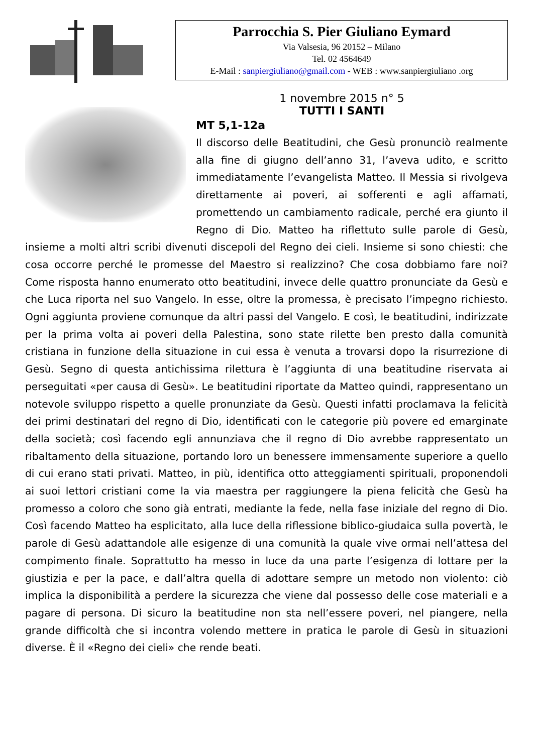Parrocchia S. Pier Giuliano Eymard
Via Valsesia, 96 20152 – Milano
Tel. 02 4564649
E-Mail : sanpiergiuliano@gmail.com - WEB : www.sanpiergiuliano .org
1 novembre 2015 n° 5
TUTTI I SANTI
MT 5,1-12a
Il discorso delle Beatitudini, che Gesù pronunciò realmente alla fine di giugno dell’anno 31, l’aveva udito, e scritto immediatamente l’evangelista Matteo. Il Messia si rivolgeva direttamente ai poveri, ai sofferenti e agli affamati, promettendo un cambiamento radicale, perché era giunto il Regno di Dio. Matteo ha riflettuto sulle parole di Gesù, insieme a molti altri scribi divenuti discepoli del Regno dei cieli. Insieme si sono chiesti: che cosa occorre perché le promesse del Maestro si realizzino? Che cosa dobbiamo fare noi? Come risposta hanno enumerato otto beatitudini, invece delle quattro pronunciate da Gesù e che Luca riporta nel suo Vangelo. In esse, oltre la promessa, è precisato l’impegno richiesto. Ogni aggiunta proviene comunque da altri passi del Vangelo. E così, le beatitudini, indirizzate per la prima volta ai poveri della Palestina, sono state rilette ben presto dalla comunità cristiana in funzione della situazione in cui essa è venuta a trovarsi dopo la risurrezione di Gesù. Segno di questa antichissima rilettura è l’aggiunta di una beatitudine riservata ai perseguitati «per causa di Gesù». Le beatitudini riportate da Matteo quindi, rappresentano un notevole sviluppo rispetto a quelle pronunziate da Gesù. Questi infatti proclamava la felicità dei primi destinatari del regno di Dio, identificati con le categorie più povere ed emarginate della società; così facendo egli annunziava che il regno di Dio avrebbe rappresentato un ribaltamento della situazione, portando loro un benessere immensamente superiore a quello di cui erano stati privati. Matteo, in più, identifica otto atteggiamenti spirituali, proponendoli ai suoi lettori cristiani come la via maestra per raggiungere la piena felicità che Gesù ha promesso a coloro che sono già entrati, mediante la fede, nella fase iniziale del regno di Dio. Così facendo Matteo ha esplicitato, alla luce della riflessione biblico-giudaica sulla povertà, le parole di Gesù adattandole alle esigenze di una comunità la quale vive ormai nell’attesa del compimento finale. Soprattutto ha messo in luce da una parte l’esigenza di lottare per la giustizia e per la pace, e dall’altra quella di adottare sempre un metodo non violento: ciò implica la disponibilità a perdere la sicurezza che viene dal possesso delle cose materiali e a pagare di persona. Di sicuro la beatitudine non sta nell’essere poveri, nel piangere, nella grande difficoltà che si incontra volendo mettere in pratica le parole di Gesù in situazioni diverse. È il «Regno dei cieli» che rende beati.